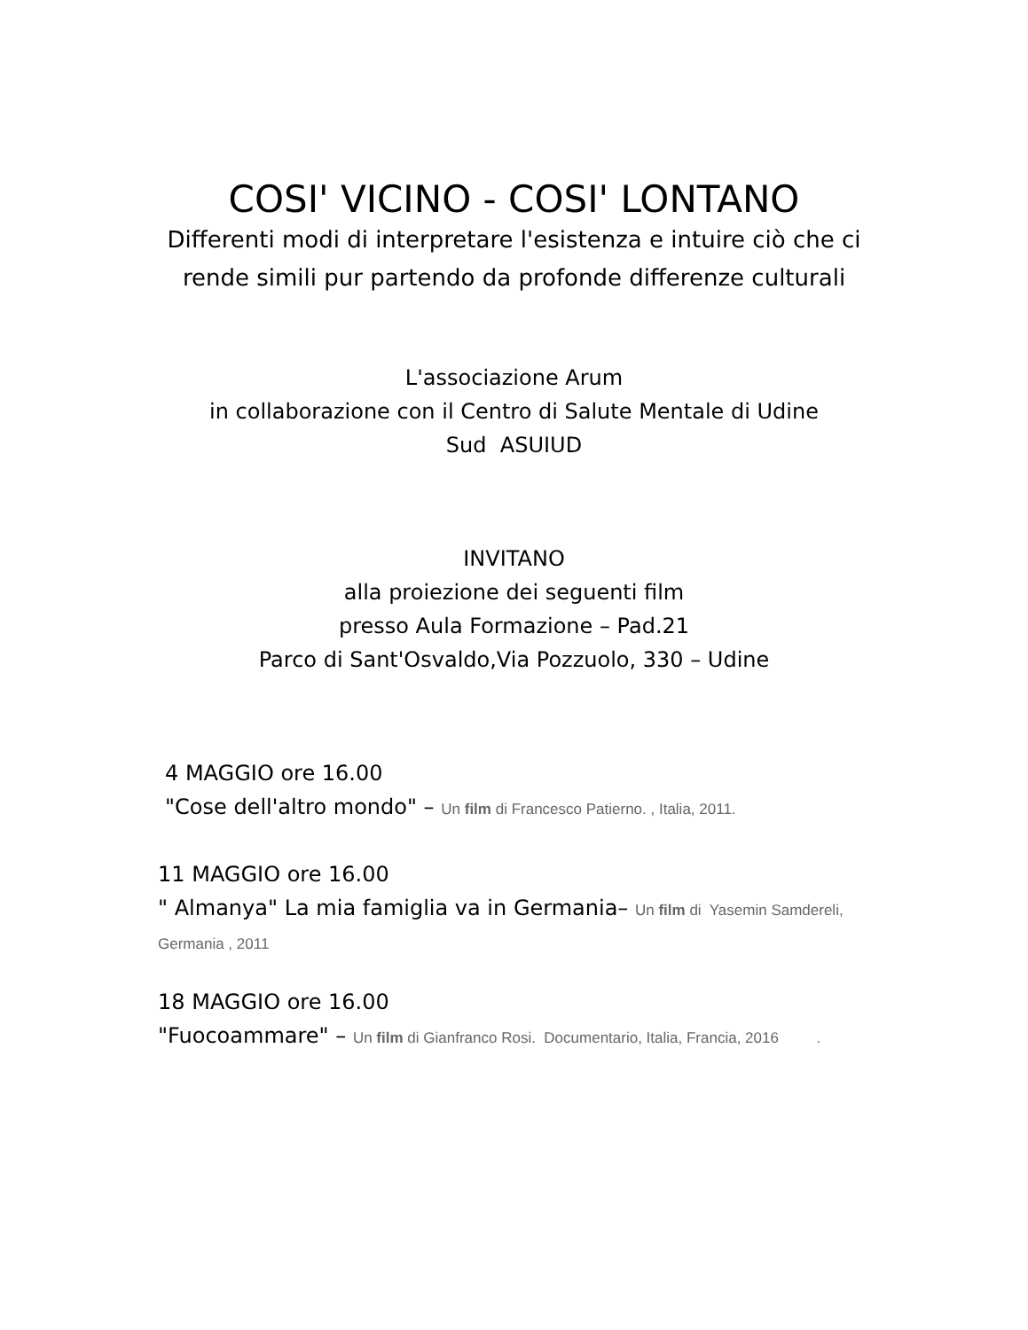COSI' VICINO - COSI' LONTANO
Differenti modi di interpretare l'esistenza e intuire ciò che ci rende simili pur partendo da profonde differenze culturali
L'associazione Arum
in collaborazione con il Centro di Salute Mentale di Udine
Sud ASUIUD
INVITANO
alla proiezione dei seguenti film
presso Aula Formazione – Pad.21
Parco di Sant'Osvaldo,Via Pozzuolo, 330 – Udine
4 MAGGIO ore 16.00
"Cose dell'altro mondo" – Un film di Francesco Patierno. , Italia, 2011.
11 MAGGIO ore 16.00
" Almanya" La mia famiglia va in Germania– Un film di Yasemin Samdereli, Germania , 2011
18 MAGGIO ore 16.00
"Fuocoammare" – Un film di Gianfranco Rosi. Documentario, Italia, Francia, 2016 .